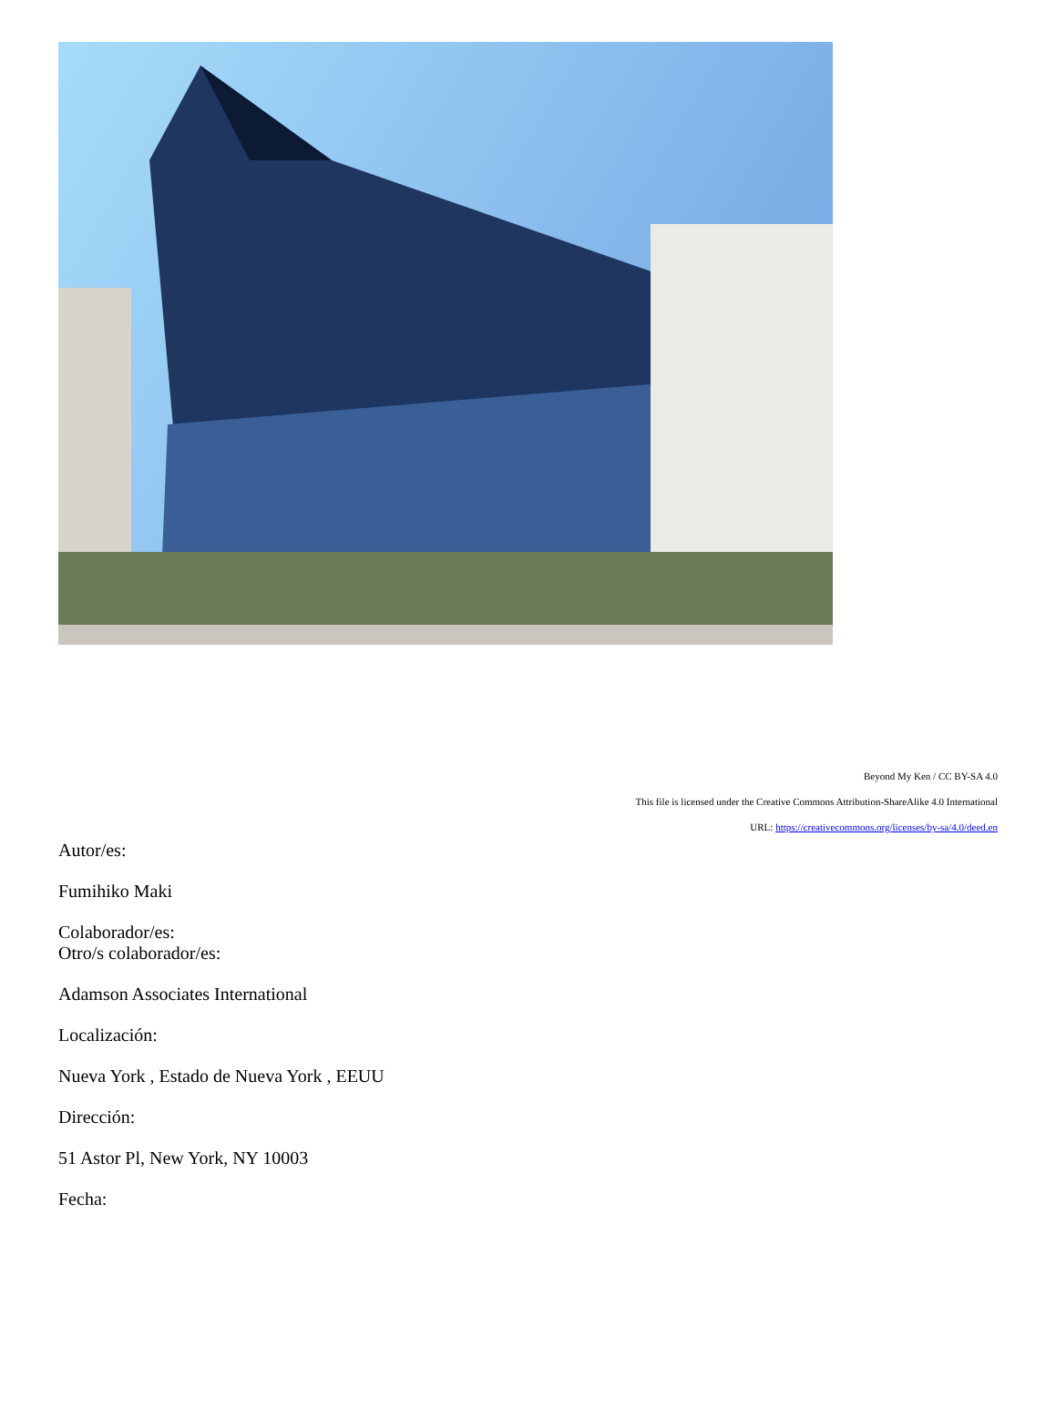Beyond My Ken / CC BY-SA 4.0
This file is licensed under the Creative Commons Attribution-ShareAlike 4.0 International
URL: https://creativecommons.org/licenses/by-sa/4.0/deed.en
Autor/es:
Fumihiko Maki
Colaborador/es:
Otro/s colaborador/es:
Adamson Associates International
Localización:
Nueva York , Estado de Nueva York , EEUU
Dirección:
51 Astor Pl, New York, NY 10003
Fecha: